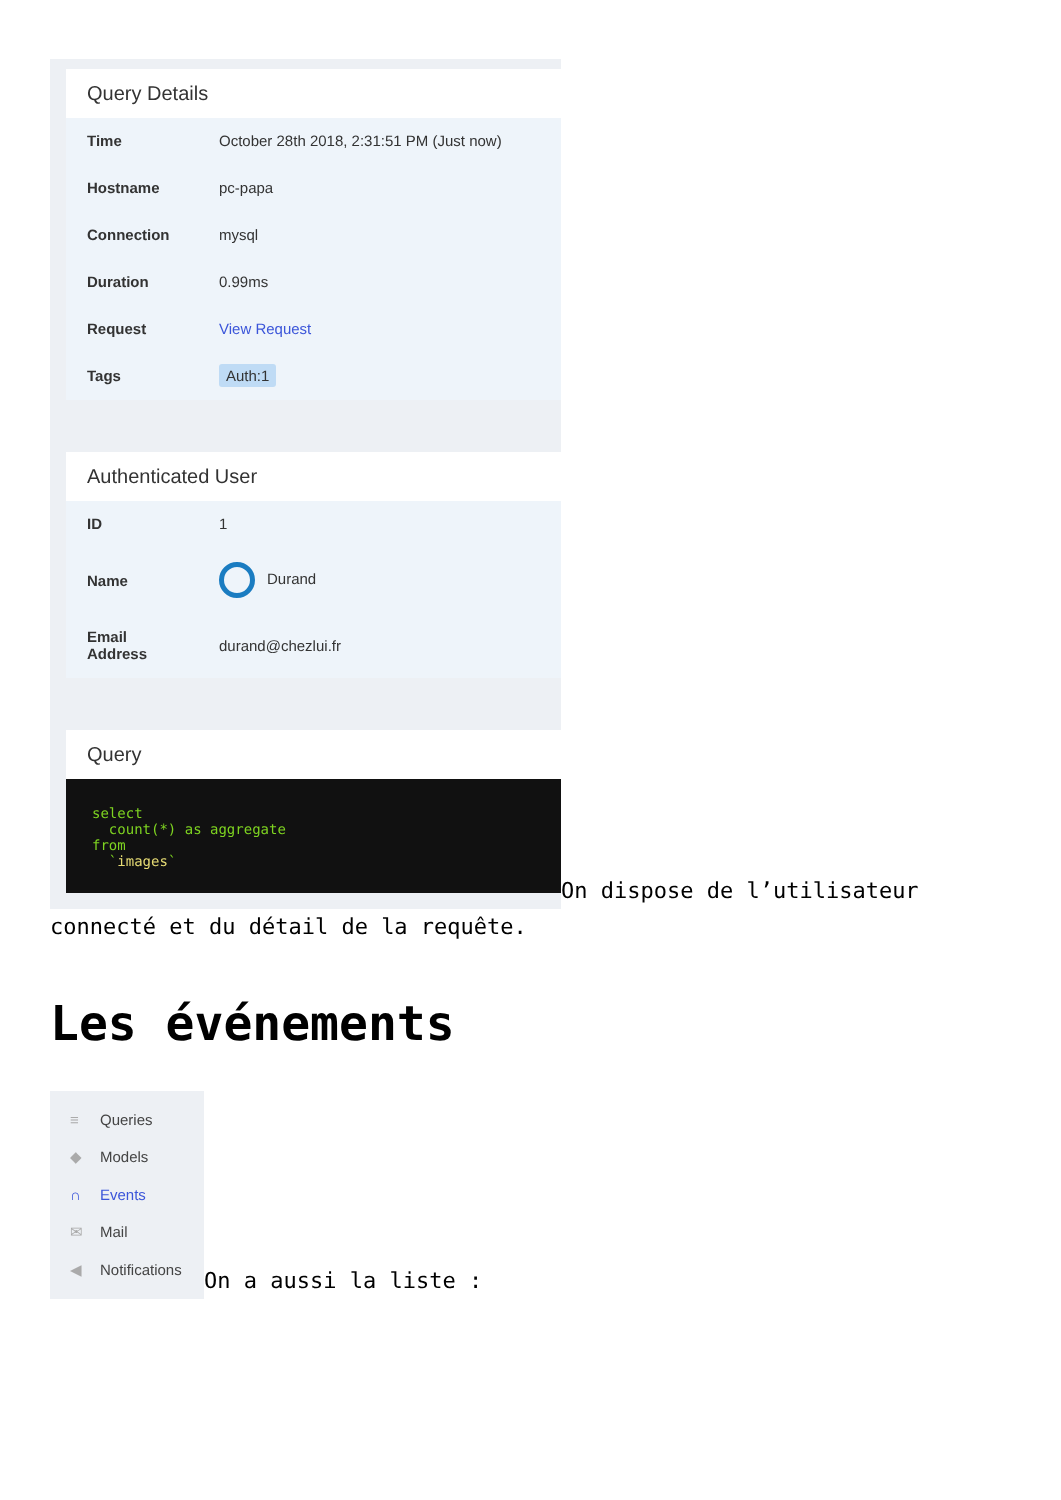Query Details
| Time | October 28th 2018, 2:31:51 PM (Just now) |
| Hostname | pc-papa |
| Connection | mysql |
| Duration | 0.99ms |
| Request | View Request |
| Tags | Auth:1 |
Authenticated User
| ID | 1 |
| Name | Durand |
| Email Address | durand@chezlui.fr |
Query
select
  count(*) as aggregate
from
  `images`
On dispose de l’utilisateur connecté et du détail de la requête.
Les événements
≡ Queries
◆ Models
∩ Events
✉ Mail
◀ Notifications
On a aussi la liste :